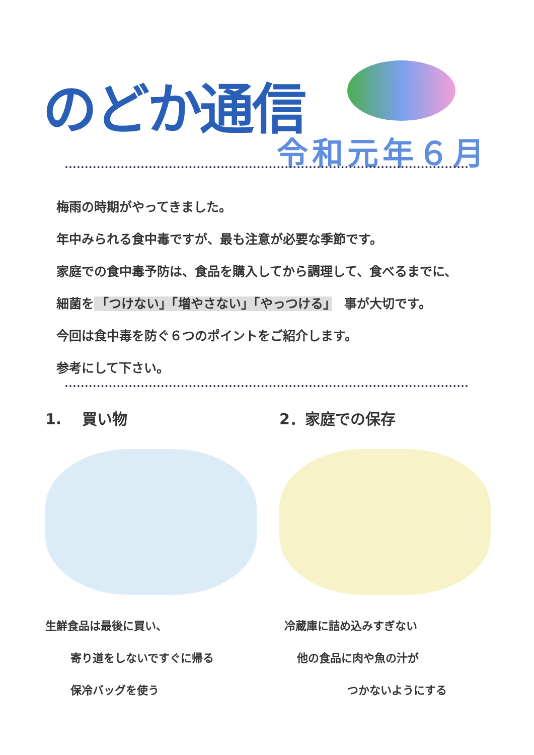のどか通信
令和元年６月
梅雨の時期がやってきました。
年中みられる食中毒ですが、最も注意が必要な季節です。
家庭での食中毒予防は、食品を購入してから調理して、食べるまでに、
細菌を 「つけない」「増やさない」「やっつける」　事が大切です。
今回は食中毒を防ぐ６つのポイントをご紹介します。
参考にして下さい。
1.　 買い物
生鮮食品は最後に買い、
寄り道をしないですぐに帰る
保冷バッグを使う
2．家庭での保存
冷蔵庫に詰め込みすぎない
他の食品に肉や魚の汁が
つかないようにする